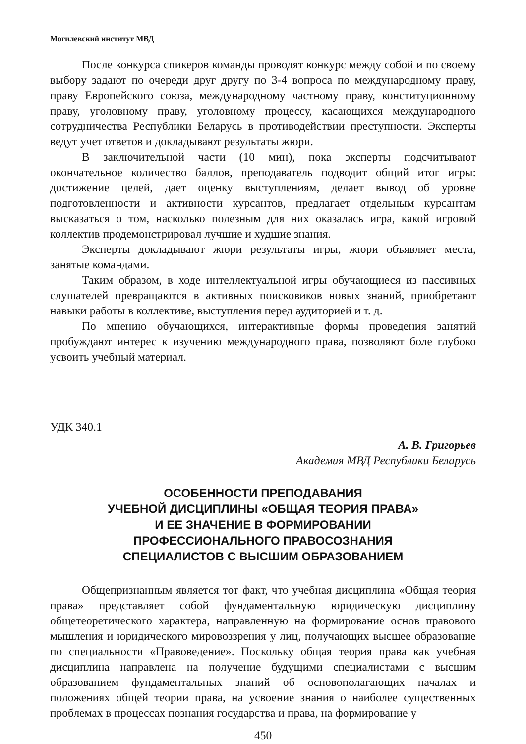Могилевский институт МВД
После конкурса спикеров команды проводят конкурс между собой и по своему выбору задают по очереди друг другу по 3-4 вопроса по международному праву, праву Европейского союза, международному частному праву, конституционному праву, уголовному праву, уголовному процессу, касающихся международного сотрудничества Республики Беларусь в противодействии преступности. Эксперты ведут учет ответов и докладывают результаты жюри.
В заключительной части (10 мин), пока эксперты подсчитывают окончательное количество баллов, преподаватель подводит общий итог игры: достижение целей, дает оценку выступлениям, делает вывод об уровне подготовленности и активности курсантов, предлагает отдельным курсантам высказаться о том, насколько полезным для них оказалась игра, какой игровой коллектив продемонстрировал лучшие и худшие знания.
Эксперты докладывают жюри результаты игры, жюри объявляет места, занятые командами.
Таким образом, в ходе интеллектуальной игры обучающиеся из пассивных слушателей превращаются в активных поисковиков новых знаний, приобретают навыки работы в коллективе, выступления перед аудиторией и т. д.
По мнению обучающихся, интерактивные формы проведения занятий пробуждают интерес к изучению международного права, позволяют боле глубоко усвоить учебный материал.
УДК 340.1
А. В. Григорьев
Академия МВД Республики Беларусь
ОСОБЕННОСТИ ПРЕПОДАВАНИЯ
УЧЕБНОЙ ДИСЦИПЛИНЫ «ОБЩАЯ ТЕОРИЯ ПРАВА»
И ЕЕ ЗНАЧЕНИЕ В ФОРМИРОВАНИИ
ПРОФЕССИОНАЛЬНОГО ПРАВОСОЗНАНИЯ
СПЕЦИАЛИСТОВ С ВЫСШИМ ОБРАЗОВАНИЕМ
Общепризнанным является тот факт, что учебная дисциплина «Общая теория права» представляет собой фундаментальную юридическую дисциплину общетеоретического характера, направленную на формирование основ правового мышления и юридического мировоззрения у лиц, получающих высшее образование по специальности «Правоведение». Поскольку общая теория права как учебная дисциплина направлена на получение будущими специалистами с высшим образованием фундаментальных знаний об основополагающих началах и положениях общей теории права, на усвоение знания о наиболее существенных проблемах в процессах познания государства и права, на формирование у
450